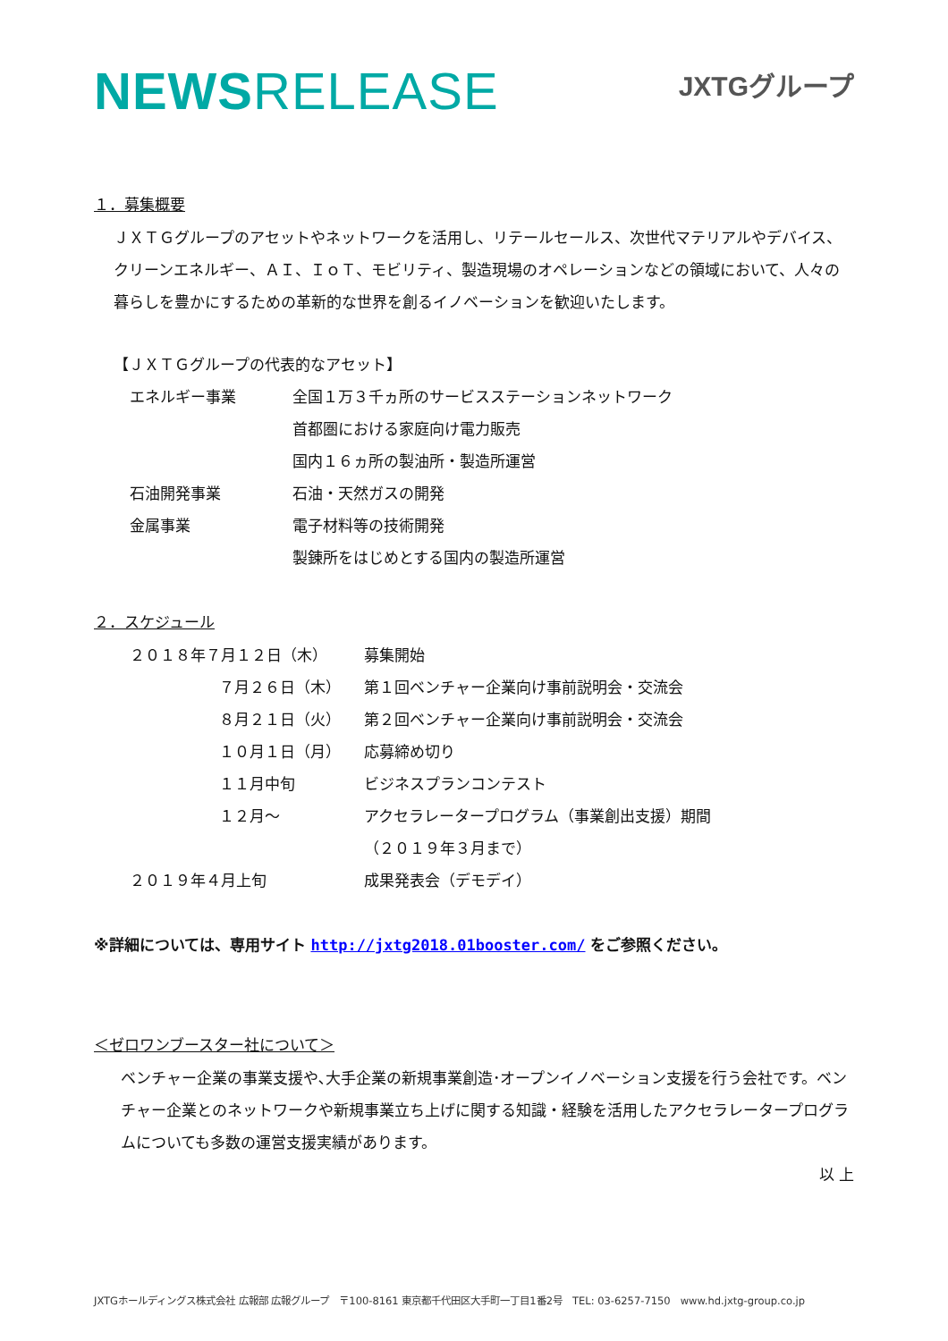NEWSRELEASE
JXTGグループ
１．募集概要
ＪＸＴＧグループのアセットやネットワークを活用し、リテールセールス、次世代マテリアルやデバイス、クリーンエネルギー、ＡＩ、ＩｏＴ、モビリティ、製造現場のオペレーションなどの領域において、人々の暮らしを豊かにするための革新的な世界を創るイノベーションを歓迎いたします。
【ＪＸＴＧグループの代表的なアセット】
| エネルギー事業 | 全国１万３千ヵ所のサービスステーションネットワーク |
| | 首都圏における家庭向け電力販売 |
| | 国内１６ヵ所の製油所・製造所運営 |
| 石油開発事業 | 石油・天然ガスの開発 |
| 金属事業 | 電子材料等の技術開発 |
| | 製錬所をはじめとする国内の製造所運営 |
２．スケジュール
| ２０１８年７月１２日（木） | 募集開始 |
| ７月２６日（木） | 第１回ベンチャー企業向け事前説明会・交流会 |
| ８月２１日（火） | 第２回ベンチャー企業向け事前説明会・交流会 |
| １０月１日（月） | 応募締め切り |
| １１月中旬 | ビジネスプランコンテスト |
| １２月～ | アクセラレータープログラム（事業創出支援）期間 |
| | （２０１９年３月まで） |
| ２０１９年４月上旬 | 成果発表会（デモデイ） |
※詳細については、専用サイト http://jxtg2018.01booster.com/ をご参照ください。
＜ゼロワンブースター社について＞
ベンチャー企業の事業支援や､大手企業の新規事業創造･オープンイノベーション支援を行う会社です。ベンチャー企業とのネットワークや新規事業立ち上げに関する知識・経験を活用したアクセラレータープログラムについても多数の運営支援実績があります。
以 上
JXTGホールディングス株式会社 広報部 広報グループ　〒100-8161 東京都千代田区大手町一丁目1番2号　TEL: 03-6257-7150　www.hd.jxtg-group.co.jp